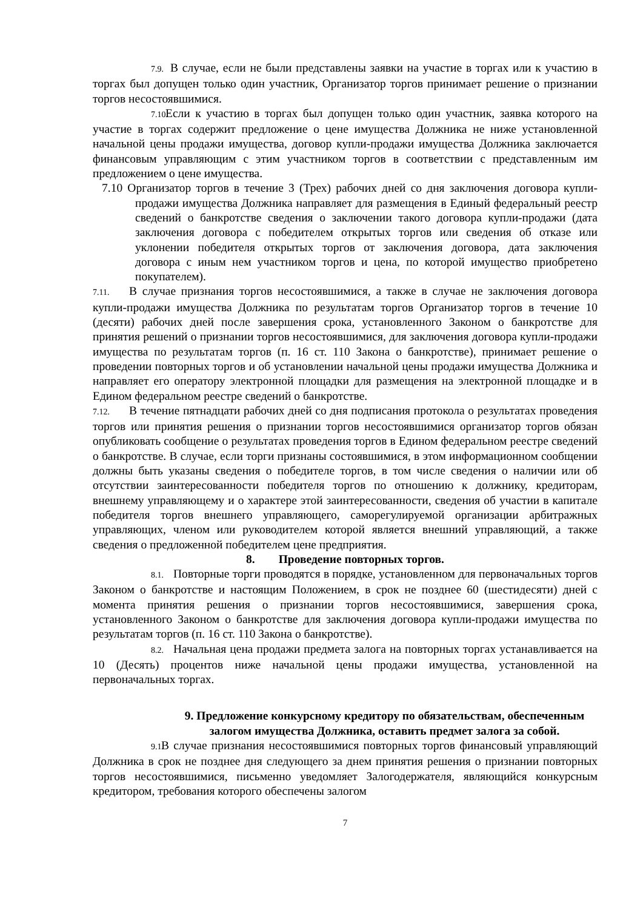7.9. В случае, если не были представлены заявки на участие в торгах или к участию в торгах был допущен только один участник, Организатор торгов принимает решение о признании торгов несостоявшимися.
7.10. Если к участию в торгах был допущен только один участник, заявка которого на участие в торгах содержит предложение о цене имущества Должника не ниже установленной начальной цены продажи имущества, договор купли-продажи имущества Должника заключается финансовым управляющим с этим участником торгов в соответствии с представленным им предложением о цене имущества.
7.10 Организатор торгов в течение 3 (Трех) рабочих дней со дня заключения договора купли-продажи имущества Должника направляет для размещения в Единый федеральный реестр сведений о банкротстве сведения о заключении такого договора купли-продажи (дата заключения договора с победителем открытых торгов или сведения об отказе или уклонении победителя открытых торгов от заключения договора, дата заключения договора с иным нем участником торгов и цена, по которой имущество приобретено покупателем).
7.11. В случае признания торгов несостоявшимися, а также в случае не заключения договора купли-продажи имущества Должника по результатам торгов Организатор торгов в течение 10 (десяти) рабочих дней после завершения срока, установленного Законом о банкротстве для принятия решений о признании торгов несостоявшимися, для заключения договора купли-продажи имущества по результатам торгов (п. 16 ст. 110 Закона о банкротстве), принимает решение о проведении повторных торгов и об установлении начальной цены продажи имущества Должника и направляет его оператору электронной площадки для размещения на электронной площадке и в Едином федеральном реестре сведений о банкротстве.
7.12. В течение пятнадцати рабочих дней со дня подписания протокола о результатах проведения торгов или принятия решения о признании торгов несостоявшимися организатор торгов обязан опубликовать сообщение о результатах проведения торгов в Едином федеральном реестре сведений о банкротстве. В случае, если торги признаны состоявшимися, в этом информационном сообщении должны быть указаны сведения о победителе торгов, в том числе сведения о наличии или об отсутствии заинтересованности победителя торгов по отношению к должнику, кредиторам, внешнему управляющему и о характере этой заинтересованности, сведения об участии в капитале победителя торгов внешнего управляющего, саморегулируемой организации арбитражных управляющих, членом или руководителем которой является внешний управляющий, а также сведения о предложенной победителем цене предприятия.
8. Проведение повторных торгов.
8.1. Повторные торги проводятся в порядке, установленном для первоначальных торгов Законом о банкротстве и настоящим Положением, в срок не позднее 60 (шестидесяти) дней с момента принятия решения о признании торгов несостоявшимися, завершения срока, установленного Законом о банкротстве для заключения договора купли-продажи имущества по результатам торгов (п. 16 ст. 110 Закона о банкротстве).
8.2. Начальная цена продажи предмета залога на повторных торгах устанавливается на 10 (Десять) процентов ниже начальной цены продажи имущества, установленной на первоначальных торгах.
9. Предложение конкурсному кредитору по обязательствам, обеспеченным залогом имущества Должника, оставить предмет залога за собой.
9.1. В случае признания несостоявшимися повторных торгов финансовый управляющий Должника в срок не позднее дня следующего за днем принятия решения о признании повторных торгов несостоявшимися, письменно уведомляет Залогодержателя, являющийся конкурсным кредитором, требования которого обеспечены залогом
7